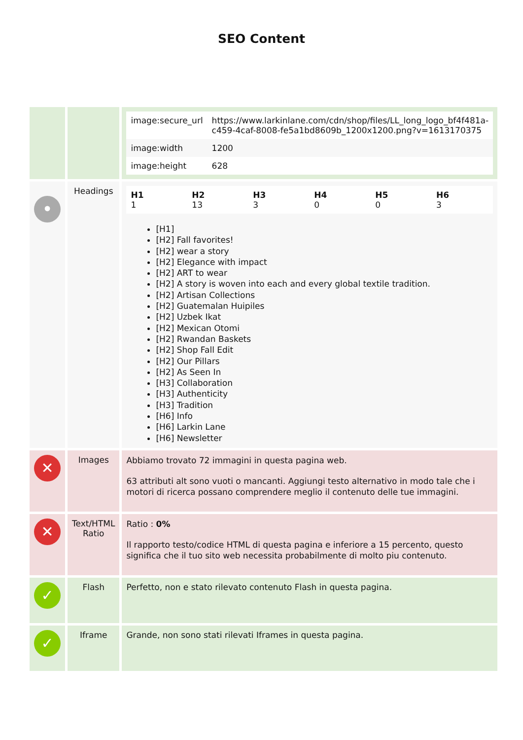SEO Content
| | | / image:secure_url / https://www.larkinlane.com/cdn/shop/files/LL_long_logo_bf4f481a-c459-4caf-8008-fe5a1bd8609b_1200x1200.png?v=1613170375 / / image:width / 1200 / / image:height / 628 / |
| • | Headings | / H1 1 / H2 13 / H3 3 / H4 0 / H5 0 / H6 3 / [H1] [H2] Fall favorites! [H2] wear a story [H2] Elegance with impact [H2] ART to wear [H2] A story is woven into each and every global textile tradition. [H2] Artisan Collections [H2] Guatemalan Huipiles [H2] Uzbek Ikat [H2] Mexican Otomi [H2] Rwandan Baskets [H2] Shop Fall Edit [H2] Our Pillars [H2] As Seen In [H3] Collaboration [H3] Authenticity [H3] Tradition [H6] Info [H6] Larkin Lane [H6] Newsletter |
| ✕ | Images | Abbiamo trovato 72 immagini in questa pagina web. 63 attributi alt sono vuoti o mancanti. Aggiungi testo alternativo in modo tale che i motori di ricerca possano comprendere meglio il contenuto delle tue immagini. |
| ✕ | Text/HTML Ratio | Ratio : 0% Il rapporto testo/codice HTML di questa pagina e inferiore a 15 percento, questo significa che il tuo sito web necessita probabilmente di molto piu contenuto. |
| ✓ | Flash | Perfetto, non e stato rilevato contenuto Flash in questa pagina. |
| ✓ | Iframe | Grande, non sono stati rilevati Iframes in questa pagina. |